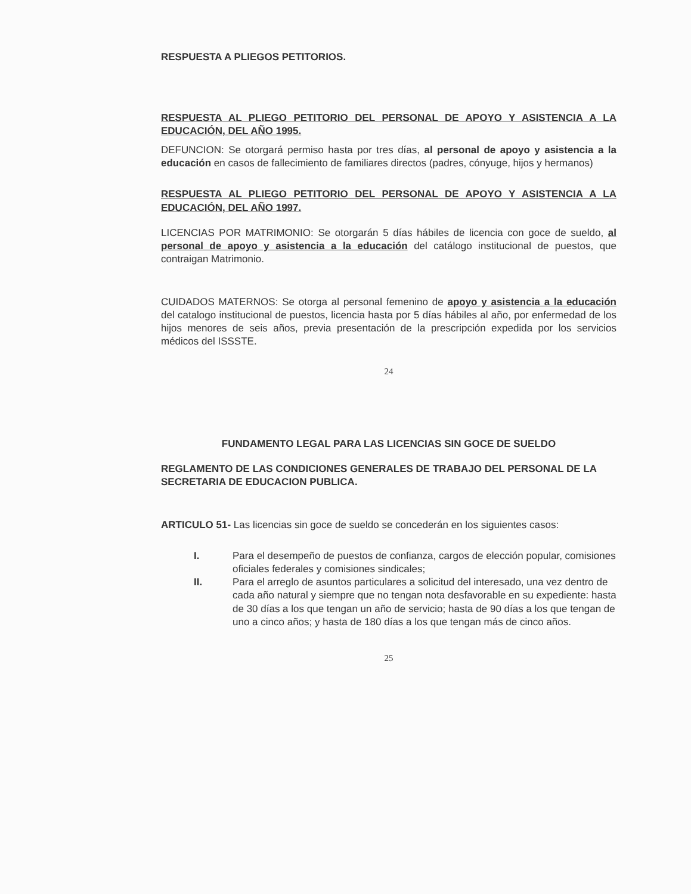RESPUESTA A PLIEGOS PETITORIOS.
RESPUESTA AL PLIEGO PETITORIO DEL PERSONAL DE APOYO Y ASISTENCIA A LA EDUCACIÓN, DEL AÑO 1995.
DEFUNCION: Se otorgará permiso hasta por tres días, al personal de apoyo y asistencia a la educación en casos de fallecimiento de familiares directos (padres, cónyuge, hijos y hermanos)
RESPUESTA AL PLIEGO PETITORIO DEL PERSONAL DE APOYO Y ASISTENCIA A LA EDUCACIÓN, DEL AÑO 1997.
LICENCIAS POR MATRIMONIO: Se otorgarán 5 días hábiles de licencia con goce de sueldo, al personal de apoyo y asistencia a la educación del catálogo institucional de puestos, que contraigan Matrimonio.
CUIDADOS MATERNOS: Se otorga al personal femenino de apoyo y asistencia a la educación del catalogo institucional de puestos, licencia hasta por 5 días hábiles al año, por enfermedad de los hijos menores de seis años, previa presentación de la prescripción expedida por los servicios médicos del ISSSTE.
24
FUNDAMENTO LEGAL PARA LAS LICENCIAS SIN GOCE DE SUELDO
REGLAMENTO DE LAS CONDICIONES GENERALES DE TRABAJO DEL PERSONAL DE LA SECRETARIA DE EDUCACION PUBLICA.
ARTICULO 51- Las licencias sin goce de sueldo se concederán en los siguientes casos:
I. Para el desempeño de puestos de confianza, cargos de elección popular, comisiones oficiales federales y comisiones sindicales;
II. Para el arreglo de asuntos particulares a solicitud del interesado, una vez dentro de cada año natural y siempre que no tengan nota desfavorable en su expediente: hasta de 30 días a los que tengan un año de servicio; hasta de 90 días a los que tengan de uno a cinco años; y hasta de 180 días a los que tengan más de cinco años.
25